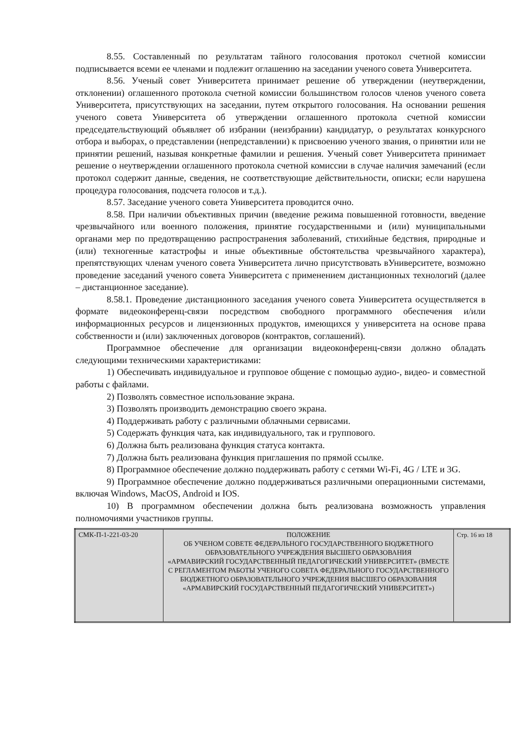8.55. Составленный по результатам тайного голосования протокол счетной комиссии подписывается всеми ее членами и подлежит оглашению на заседании ученого совета Университета.
8.56. Ученый совет Университета принимает решение об утверждении (неутверждении, отклонении) оглашенного протокола счетной комиссии большинством голосов членов ученого совета Университета, присутствующих на заседании, путем открытого голосования. На основании решения ученого совета Университета об утверждении оглашенного протокола счетной комиссии председательствующий объявляет об избрании (неизбрании) кандидатур, о результатах конкурсного отбора и выборах, о представлении (непредставлении) к присвоению ученого звания, о принятии или не принятии решений, называя конкретные фамилии и решения. Ученый совет Университета принимает решение о неутверждении оглашенного протокола счетной комиссии в случае наличия замечаний (если протокол содержит данные, сведения, не соответствующие действительности, описки; если нарушена процедура голосования, подсчета голосов и т.д.).
8.57. Заседание ученого совета Университета проводится очно.
8.58. При наличии объективных причин (введение режима повышенной готовности, введение чрезвычайного или военного положения, принятие государственными и (или) муниципальными органами мер по предотвращению распространения заболеваний, стихийные бедствия, природные и (или) техногенные катастрофы и иные объективные обстоятельства чрезвычайного характера), препятствующих членам ученого совета Университета лично присутствовать вУниверситете, возможно проведение заседаний ученого совета Университета с применением дистанционных технологий (далее – дистанционное заседание).
8.58.1. Проведение дистанционного заседания ученого совета Университета осуществляется в формате видеоконференц-связи посредством свободного программного обеспечения и/или информационных ресурсов и лицензионных продуктов, имеющихся у университета на основе права собственности и (или) заключенных договоров (контрактов, соглашений).
Программное обеспечение для организации видеоконференц-связи должно обладать следующими техническими характеристиками:
1) Обеспечивать индивидуальное и групповое общение с помощью аудио-, видео- и совместной работы с файлами.
2) Позволять совместное использование экрана.
3) Позволять производить демонстрацию своего экрана.
4) Поддерживать работу с различными облачными сервисами.
5) Содержать функция чата, как индивидуального, так и группового.
6) Должна быть реализована функция статуса контакта.
7) Должна быть реализована функция приглашения по прямой ссылке.
8) Программное обеспечение должно поддерживать работу с сетями Wi-Fi, 4G / LTE и 3G.
9) Программное обеспечение должно поддерживаться различными операционными системами, включая Windows, MacOS, Android и IOS.
10) В программном обеспечении должна быть реализована возможность управления полномочиями участников группы.
| СМК-П-1-221-03-20 | ПОЛОЖЕНИЕ ОБ УЧЕНОМ СОВЕТЕ ФЕДЕРАЛЬНОГО ГОСУДАРСТВЕННОГО БЮДЖЕТНОГО ОБРАЗОВАТЕЛЬНОГО УЧРЕЖДЕНИЯ ВЫСШЕГО ОБРАЗОВАНИЯ «АРМАВИРСКИЙ ГОСУДАРСТВЕННЫЙ ПЕДАГОГИЧЕСКИЙ УНИВЕРСИТЕТ» (ВМЕСТЕ С РЕГЛАМЕНТОМ РАБОТЫ УЧЕНОГО СОВЕТА ФЕДЕРАЛЬНОГО ГОСУДАРСТВЕННОГО БЮДЖЕТНОГО ОБРАЗОВАТЕЛЬНОГО УЧРЕЖДЕНИЯ ВЫСШЕГО ОБРАЗОВАНИЯ «АРМАВИРСКИЙ ГОСУДАРСТВЕННЫЙ ПЕДАГОГИЧЕСКИЙ УНИВЕРСИТЕТ») | Стр. 16 из 18 |